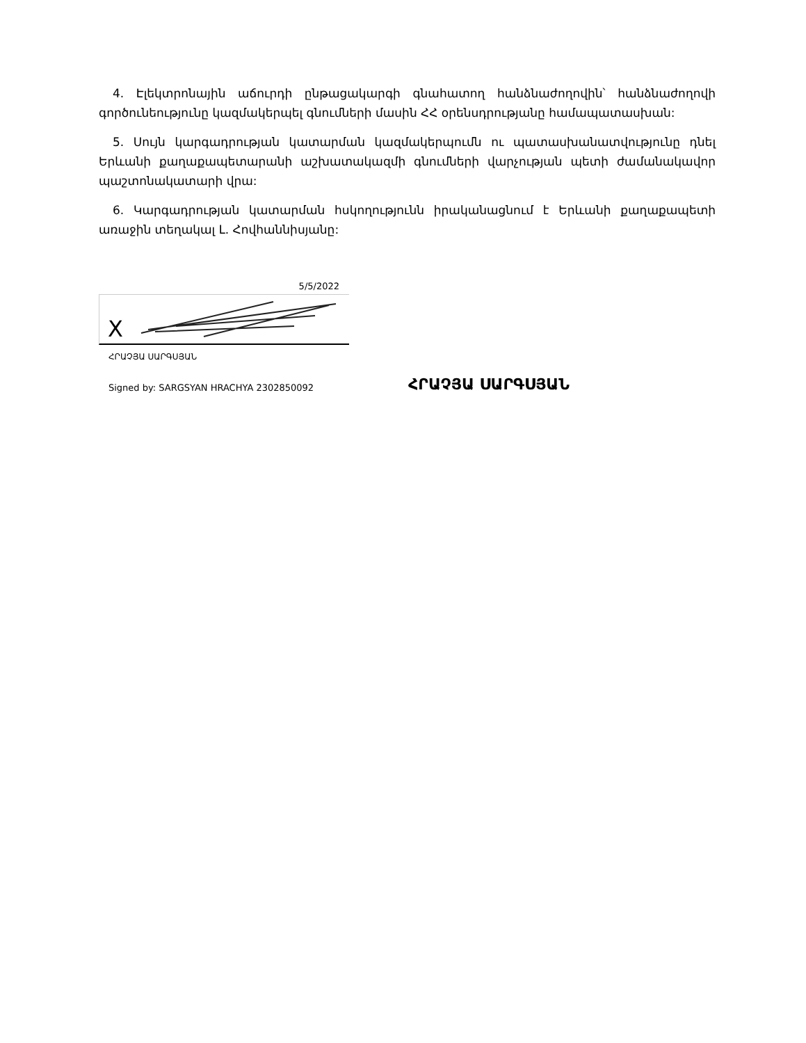4. Էլեկտրոնային աճուրդի ընթացակարգի գնահատող հանձնաժողովին՝ հանձնաժողովի գործունեությունը կազմակերպել գնումների մասին ՀՀ օրենսդրությանը համապատասխան:
5. Սույն կարգադրության կատարման կազմակերպումն ու պատասխանատվությունը դնել Երևանի քաղաքապետարանի աշխատակազմի գնումների վարչության պետի ժամանակավոր պաշտոնակատարի վրա:
6. Կարգադրության կատարման հսկողությունն իրականացնում է Երևանի քաղաքապետի առաջին տեղակալ Լ. Հովհաննիսյանը:
5/5/2022
X
ՀՐԱՉՅԱ ՍԱՐԳՍՅԱՆ
Signed by: SARGSYAN HRACHYA 2302850092
ՀՐԱՉՅԱ ՍԱՐԳՍՅԱՆ